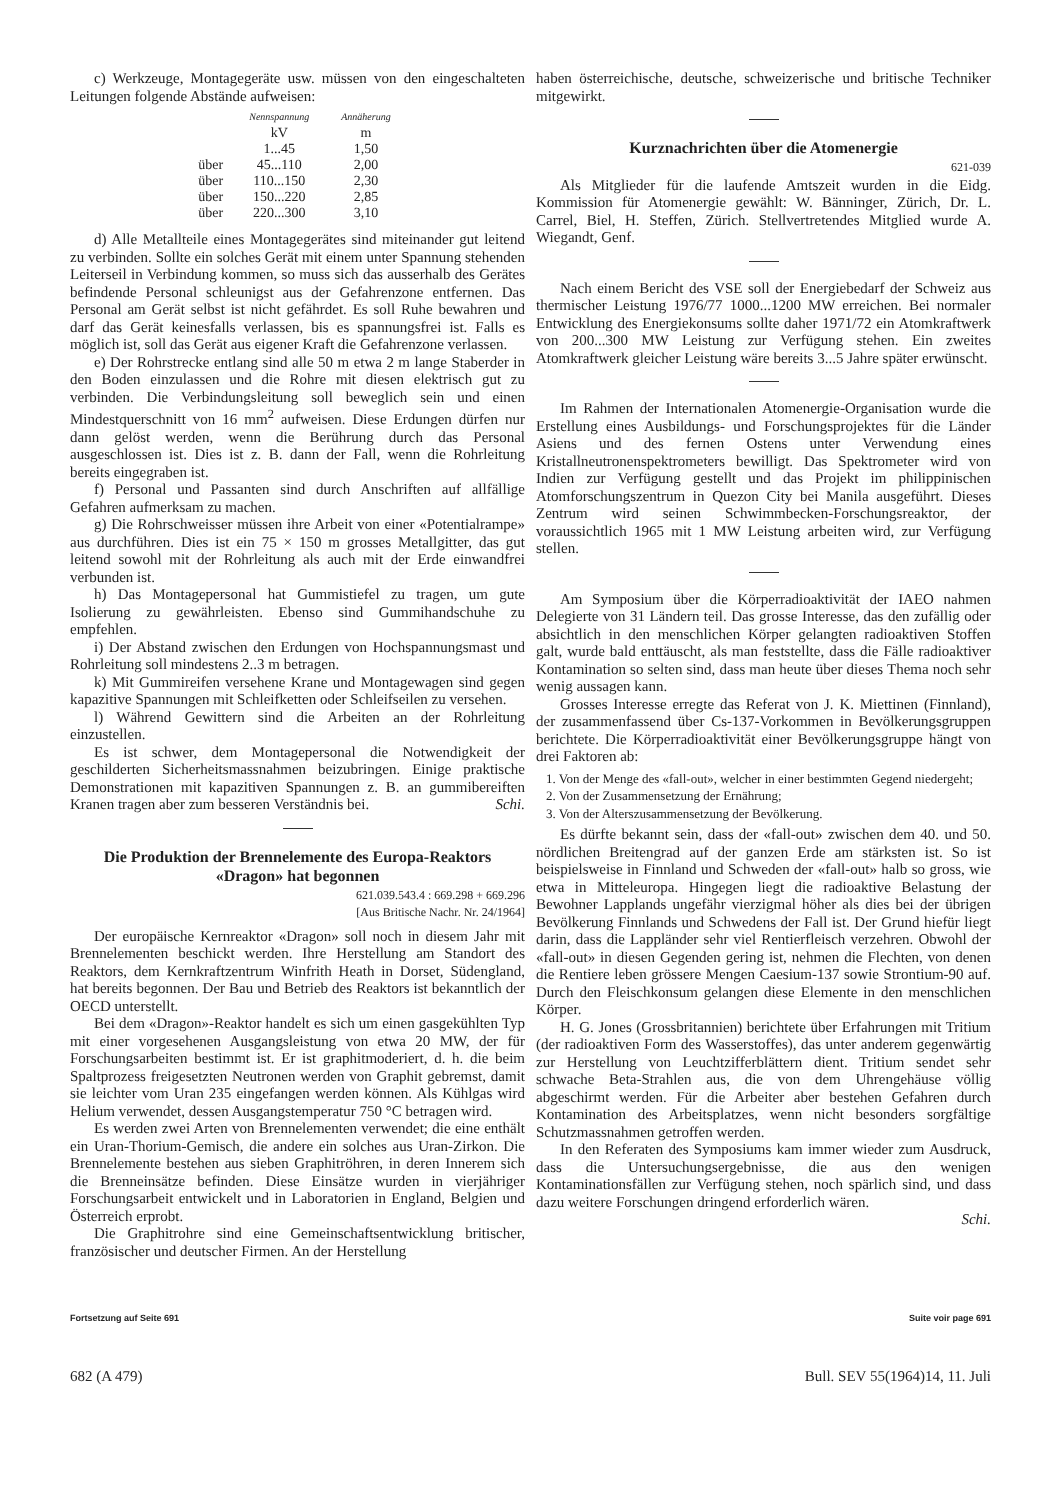c) Werkzeuge, Montagegeräte usw. müssen von den eingeschalteten Leitungen folgende Abstände aufweisen:
| | Nennspannung | Annäherung |
| --- | --- | --- |
| | kV | m |
| | 1...45 | 1,50 |
| über | 45...110 | 2,00 |
| über | 110...150 | 2,30 |
| über | 150...220 | 2,85 |
| über | 220...300 | 3,10 |
d) Alle Metallteile eines Montagegerätes sind miteinander gut leitend zu verbinden. Sollte ein solches Gerät mit einem unter Spannung stehenden Leiterseil in Verbindung kommen, so muss sich das ausserhalb des Gerätes befindende Personal schleunigst aus der Gefahrenzone entfernen. Das Personal am Gerät selbst ist nicht gefährdet. Es soll Ruhe bewahren und darf das Gerät keinesfalls verlassen, bis es spannungsfrei ist. Falls es möglich ist, soll das Gerät aus eigener Kraft die Gefahrenzone verlassen.
e) Der Rohrstrecke entlang sind alle 50 m etwa 2 m lange Staberder in den Boden einzulassen und die Rohre mit diesen elektrisch gut zu verbinden. Die Verbindungsleitung soll beweglich sein und einen Mindestquerschnitt von 16 mm<sup>2</sup> aufweisen. Diese Erdungen dürfen nur dann gelöst werden, wenn die Berührung durch das Personal ausgeschlossen ist. Dies ist z. B. dann der Fall, wenn die Rohrleitung bereits eingegraben ist.
f) Personal und Passanten sind durch Anschriften auf allfällige Gefahren aufmerksam zu machen.
g) Die Rohrschweisser müssen ihre Arbeit von einer «Potentialrampe» aus durchführen. Dies ist ein 75 × 150 m grosses Metallgitter, das gut leitend sowohl mit der Rohrleitung als auch mit der Erde einwandfrei verbunden ist.
h) Das Montagepersonal hat Gummistiefel zu tragen, um gute Isolierung zu gewährleisten. Ebenso sind Gummihandschuhe zu empfehlen.
i) Der Abstand zwischen den Erdungen von Hochspannungsmast und Rohrleitung soll mindestens 2..3 m betragen.
k) Mit Gummireifen versehene Krane und Montagewagen sind gegen kapazitive Spannungen mit Schleifketten oder Schleifseilen zu versehen.
l) Während Gewittern sind die Arbeiten an der Rohrleitung einzustellen.
Es ist schwer, dem Montagepersonal die Notwendigkeit der geschilderten Sicherheitsmassnahmen beizubringen. Einige praktische Demonstrationen mit kapazitiven Spannungen z. B. an gummibereiften Kranen tragen aber zum besseren Verständnis bei. Schi.
Die Produktion der Brennelemente des Europa-Reaktors «Dragon» hat begonnen
621.039.543.4 : 669.298 + 669.296
[Aus Britische Nachr. Nr. 24/1964]
Der europäische Kernreaktor «Dragon» soll noch in diesem Jahr mit Brennelementen beschickt werden. Ihre Herstellung am Standort des Reaktors, dem Kernkraftzentrum Winfrith Heath in Dorset, Südengland, hat bereits begonnen. Der Bau und Betrieb des Reaktors ist bekanntlich der OECD unterstellt.
Bei dem «Dragon»-Reaktor handelt es sich um einen gasgekühlten Typ mit einer vorgesehenen Ausgangsleistung von etwa 20 MW, der für Forschungsarbeiten bestimmt ist. Er ist graphitmoderiert, d. h. die beim Spaltprozess freigesetzten Neutronen werden von Graphit gebremst, damit sie leichter vom Uran 235 eingefangen werden können. Als Kühlgas wird Helium verwendet, dessen Ausgangstemperatur 750 °C betragen wird.
Es werden zwei Arten von Brennelementen verwendet; die eine enthält ein Uran-Thorium-Gemisch, die andere ein solches aus Uran-Zirkon. Die Brennelemente bestehen aus sieben Graphitröhren, in deren Innerem sich die Brenneinsätze befinden. Diese Einsätze wurden in vierjähriger Forschungsarbeit entwickelt und in Laboratorien in England, Belgien und Österreich erprobt.
Die Graphitrohre sind eine Gemeinschaftsentwicklung britischer, französischer und deutscher Firmen. An der Herstellung
haben österreichische, deutsche, schweizerische und britische Techniker mitgewirkt.
Kurznachrichten über die Atomenergie
621-039
Als Mitglieder für die laufende Amtszeit wurden in die Eidg. Kommission für Atomenergie gewählt: W. Bänninger, Zürich, Dr. L. Carrel, Biel, H. Steffen, Zürich. Stellvertretendes Mitglied wurde A. Wiegandt, Genf.
Nach einem Bericht des VSE soll der Energiebedarf der Schweiz aus thermischer Leistung 1976/77 1000...1200 MW erreichen. Bei normaler Entwicklung des Energiekonsums sollte daher 1971/72 ein Atomkraftwerk von 200...300 MW Leistung zur Verfügung stehen. Ein zweites Atomkraftwerk gleicher Leistung wäre bereits 3...5 Jahre später erwünscht.
Im Rahmen der Internationalen Atomenergie-Organisation wurde die Erstellung eines Ausbildungs- und Forschungsprojektes für die Länder Asiens und des fernen Ostens unter Verwendung eines Kristallneutronenspektrometers bewilligt. Das Spektrometer wird von Indien zur Verfügung gestellt und das Projekt im philippinischen Atomforschungszentrum in Quezon City bei Manila ausgeführt. Dieses Zentrum wird seinen Schwimmbecken-Forschungsreaktor, der voraussichtlich 1965 mit 1 MW Leistung arbeiten wird, zur Verfügung stellen.
Am Symposium über die Körperradioaktivität der IAEO nahmen Delegierte von 31 Ländern teil. Das grosse Interesse, das den zufällig oder absichtlich in den menschlichen Körper gelangten radioaktiven Stoffen galt, wurde bald enttäuscht, als man feststellte, dass die Fälle radioaktiver Kontamination so selten sind, dass man heute über dieses Thema noch sehr wenig aussagen kann.
Grosses Interesse erregte das Referat von J. K. Miettinen (Finnland), der zusammenfassend über Cs-137-Vorkommen in Bevölkerungsgruppen berichtete. Die Körperradioaktivität einer Bevölkerungsgruppe hängt von drei Faktoren ab:
1. Von der Menge des «fall-out», welcher in einer bestimmten Gegend niedergeht;
2. Von der Zusammensetzung der Ernährung;
3. Von der Alterszusammensetzung der Bevölkerung.
Es dürfte bekannt sein, dass der «fall-out» zwischen dem 40. und 50. nördlichen Breitengrad auf der ganzen Erde am stärksten ist. So ist beispielsweise in Finnland und Schweden der «fall-out» halb so gross, wie etwa in Mitteleuropa. Hingegen liegt die radioaktive Belastung der Bewohner Lapplands ungefähr vierzigmal höher als dies bei der übrigen Bevölkerung Finnlands und Schwedens der Fall ist. Der Grund hiefür liegt darin, dass die Lappländer sehr viel Rentierfleisch verzehren. Obwohl der «fall-out» in diesen Gegenden gering ist, nehmen die Flechten, von denen die Rentiere leben grössere Mengen Caesium-137 sowie Strontium-90 auf. Durch den Fleischkonsum gelangen diese Elemente in den menschlichen Körper.
H. G. Jones (Grossbritannien) berichtete über Erfahrungen mit Tritium (der radioaktiven Form des Wasserstoffes), das unter anderem gegenwärtig zur Herstellung von Leuchtzifferblättern dient. Tritium sendet sehr schwache Beta-Strahlen aus, die von dem Uhrengehäuse völlig abgeschirmt werden. Für die Arbeiter aber bestehen Gefahren durch Kontamination des Arbeitsplatzes, wenn nicht besonders sorgfältige Schutzmassnahmen getroffen werden.
In den Referaten des Symposiums kam immer wieder zum Ausdruck, dass die Untersuchungsergebnisse, die aus den wenigen Kontaminationsfällen zur Verfügung stehen, noch spärlich sind, und dass dazu weitere Forschungen dringend erforderlich wären.
Schi.
Fortsetzung auf Seite 691 Suite voir page 691
682 (A 479) Bull. SEV 55(1964)14, 11. Juli